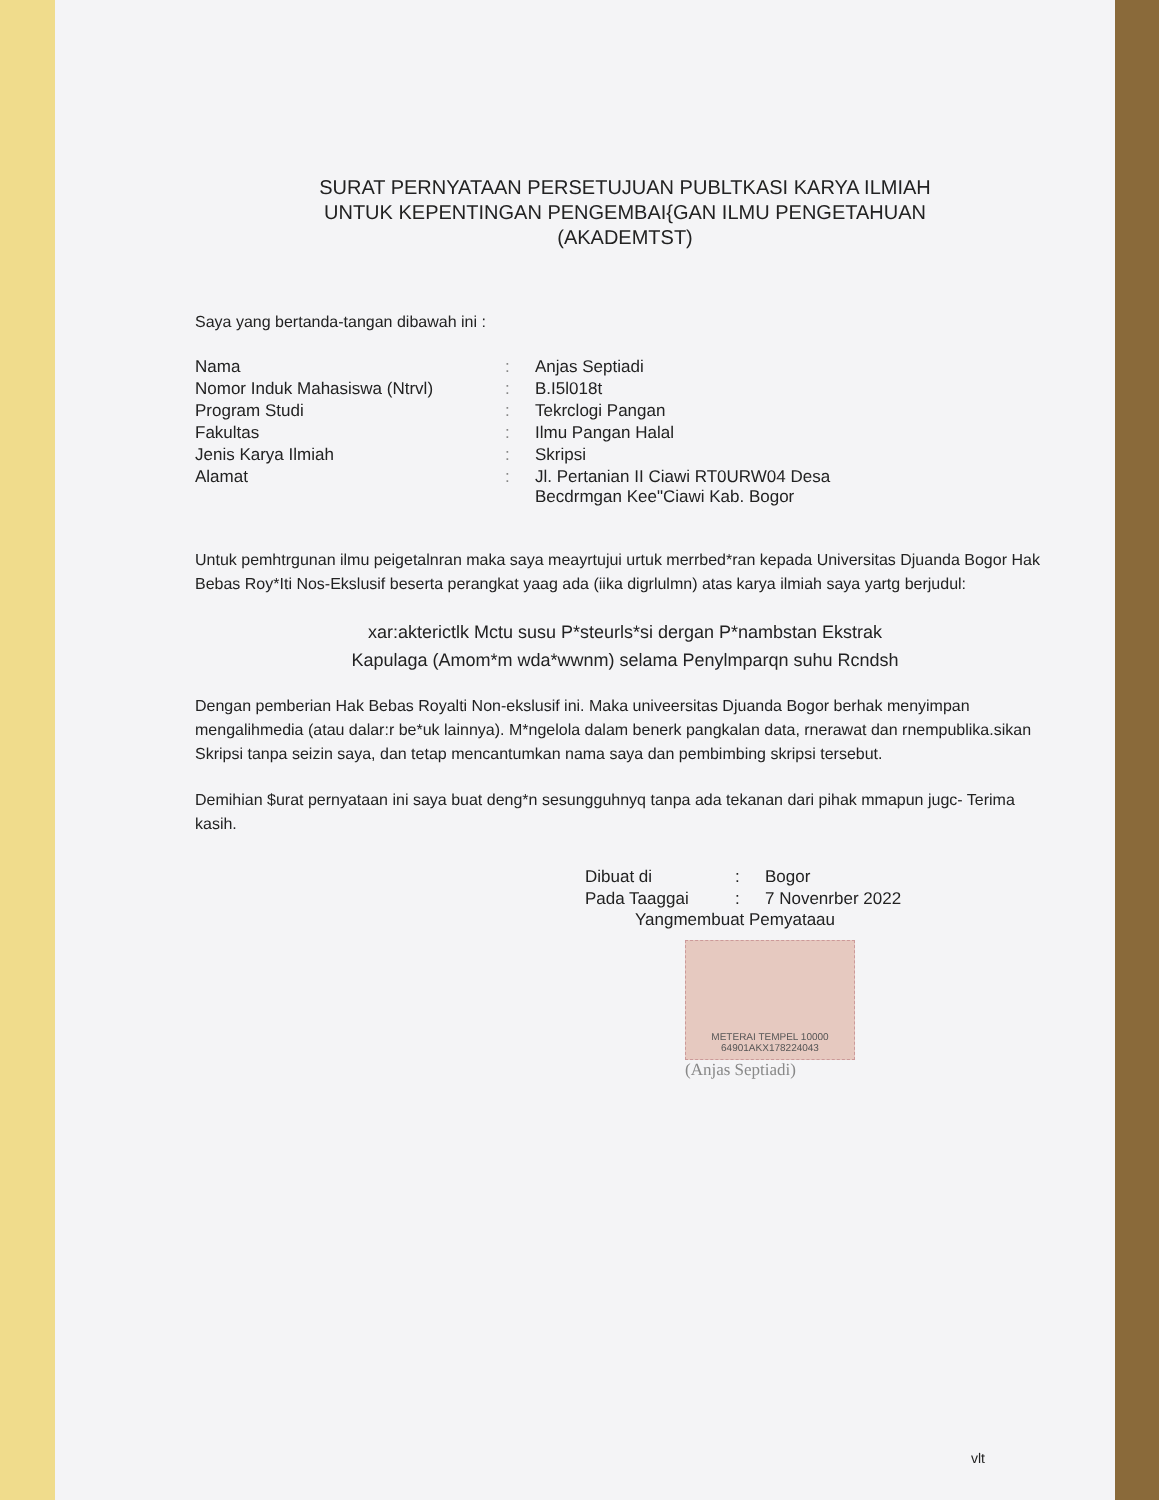SURAT PERNYATAAN PERSETUJUAN PUBLTKASI KARYA ILMIAH
UNTUK KEPENTINGAN PENGEMBAI{GAN ILMU PENGETAHUAN
(AKADEMTST)
Saya yang bertanda-tangan dibawah ini :
| Nama | : | Anjas Septiadi |
| Nomor Induk Mahasiswa (Ntrvl) | : | B.I5l018t |
| Program Studi | : | Tekrclogi Pangan |
| Fakultas | : | Ilmu Pangan Halal |
| Jenis Karya Ilmiah | : | Skripsi |
| Alamat | : | Jl. Pertanian II Ciawi RT0URW04 Desa Becdrmgan Kee"Ciawi Kab. Bogor |
Untuk pemhtrgunan ilmu peigetalnran maka saya meayrtujui urtuk merrbed*ran kepada Universitas Djuanda Bogor Hak Bebas Roy*Iti Nos-Ekslusif beserta perangkat yaag ada (iika digrlulmn) atas karya ilmiah saya yartg berjudul:
xar:akterictlk Mctu susu P*steurls*si dergan P*nambstan Ekstrak
Kapulaga (Amom*m wda*wwnm) selama Penylmparqn suhu Rcndsh
Dengan pemberian Hak Bebas Royalti Non-ekslusif ini. Maka univeersitas Djuanda Bogor berhak menyimpan mengalihmedia (atau dalar:r be*uk lainnya). M*ngelola dalam benerk pangkalan data, rnerawat dan rnempublika.sikan Skripsi tanpa seizin saya, dan tetap mencantumkan nama saya dan pembimbing skripsi tersebut.
Demihian $urat pernyataan ini saya buat deng*n sesungguhnyq tanpa ada tekanan dari pihak mmapun jugc- Terima kasih.
| Dibuat di | : | Bogor |
| Pada Taaggai | : | 7 Novenrber 2022 |
Yangmembuat Pemyataau
METERAI TEMPEL 10000 64901AKX178224043
(Anjas Septiadi)
vlt